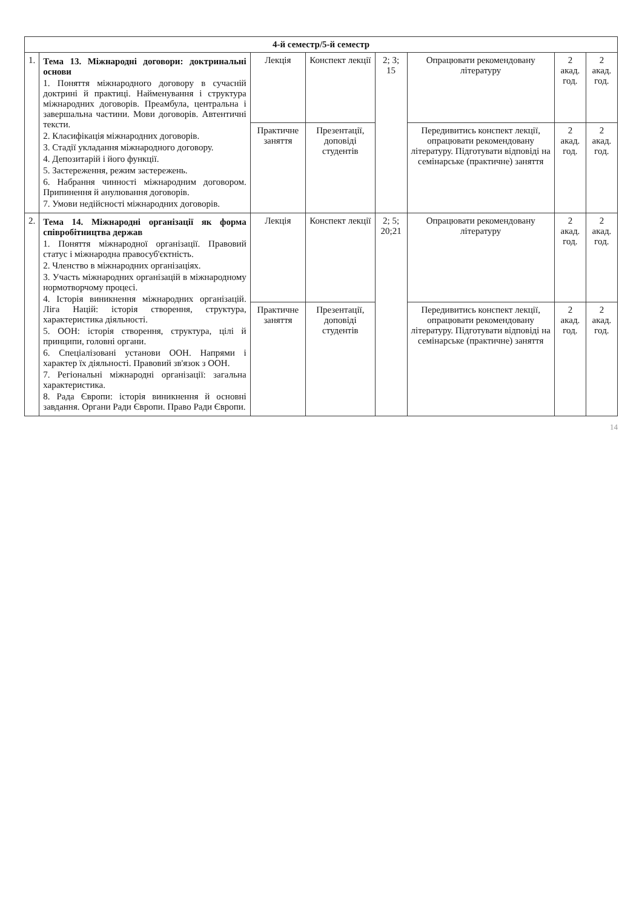| 4-й семестр/5-й семестр | | | | | | | |
| --- | --- | --- | --- | --- | --- | --- | --- |
| 1. | Тема 13. Міжнародні договори: доктринальні основи 1. Поняття міжнародного договору в сучасній доктрині й практиці. Найменування і структура міжнародних договорів. Преамбула, центральна і завершальна частини. Мови договорів. Автентичні тексти. 2. Класифікація міжнародних договорів. 3. Стадії укладання міжнародного договору. 4. Депозитарій і його функції. 5. Застереження, режим застережень. 6. Набрання чинності міжнародним договором. Припинення й анулювання договорів. 7. Умови недійсності міжнародних договорів. | Лекція | Конспект лекції | 2; 3; 15 | Опрацювати рекомендовану літературу | 2 акад. год. | 2 акад. год. |
| | | Практичне заняття | Презентації, доповіді студентів | | Передивитись конспект лекції, опрацювати рекомендовану літературу. Підготувати відповіді на семінарське (практичне) заняття | 2 акад. год. | 2 акад. год. |
| 2. | Тема 14. Міжнародні організації як форма співробітництва держав 1. Поняття міжнародної організації. Правовий статус і міжнародна правосуб'єктність. 2. Членство в міжнародних організаціях. 3. Участь міжнародних організацій в міжнародному нормотворчому процесі. 4. Історія виникнення міжнародних організацій. Ліга Націй: історія створення, структура, характеристика діяльності. 5. ООН: історія створення, структура, цілі й принципи, головні органи. 6. Спеціалізовані установи ООН. Напрями і характер їх діяльності. Правовий зв'язок з ООН. 7. Регіональні міжнародні організації: загальна характеристика. 8. Рада Європи: історія виникнення й основні завдання. Органи Ради Європи. Право Ради Європи. | Лекція | Конспект лекції | 2; 5; 20;21 | Опрацювати рекомендовану літературу | 2 акад. год. | 2 акад. год. |
| | | Практичне заняття | Презентації, доповіді студентів | | Передивитись конспект лекції, опрацювати рекомендовану літературу. Підготувати відповіді на семінарське (практичне) заняття | 2 акад. год. | 2 акад. год. |
14